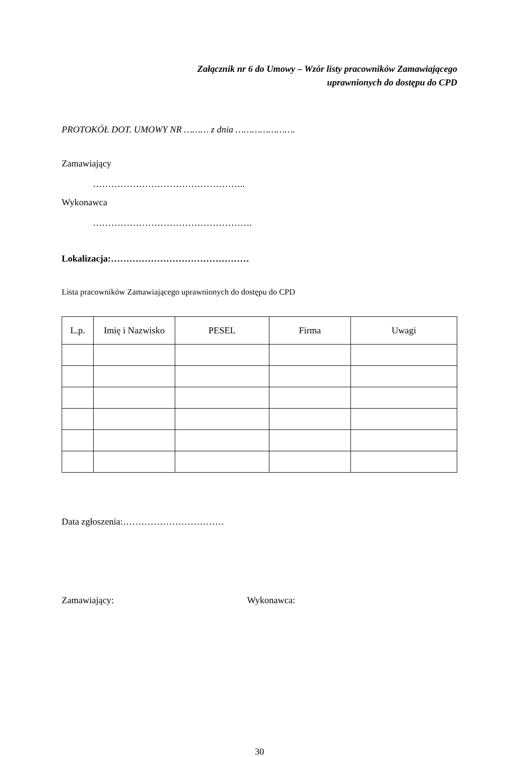Załącznik nr 6 do Umowy – Wzór listy pracowników Zamawiającego
uprawnionych do dostępu do CPD
PROTOKÓŁ DOT. UMOWY NR ……… z dnia ………………….
Zamawiający
…………………………………………..
Wykonawca
…………………………………………….
Lokalizacja:………………………………………
Lista pracowników Zamawiającego uprawnionych do dostępu do CPD
| L.p. | Imię i Nazwisko | PESEL | Firma | Uwagi |
| --- | --- | --- | --- | --- |
Data zgłoszenia:……………………………
Zamawiający: Wykonawca:
30